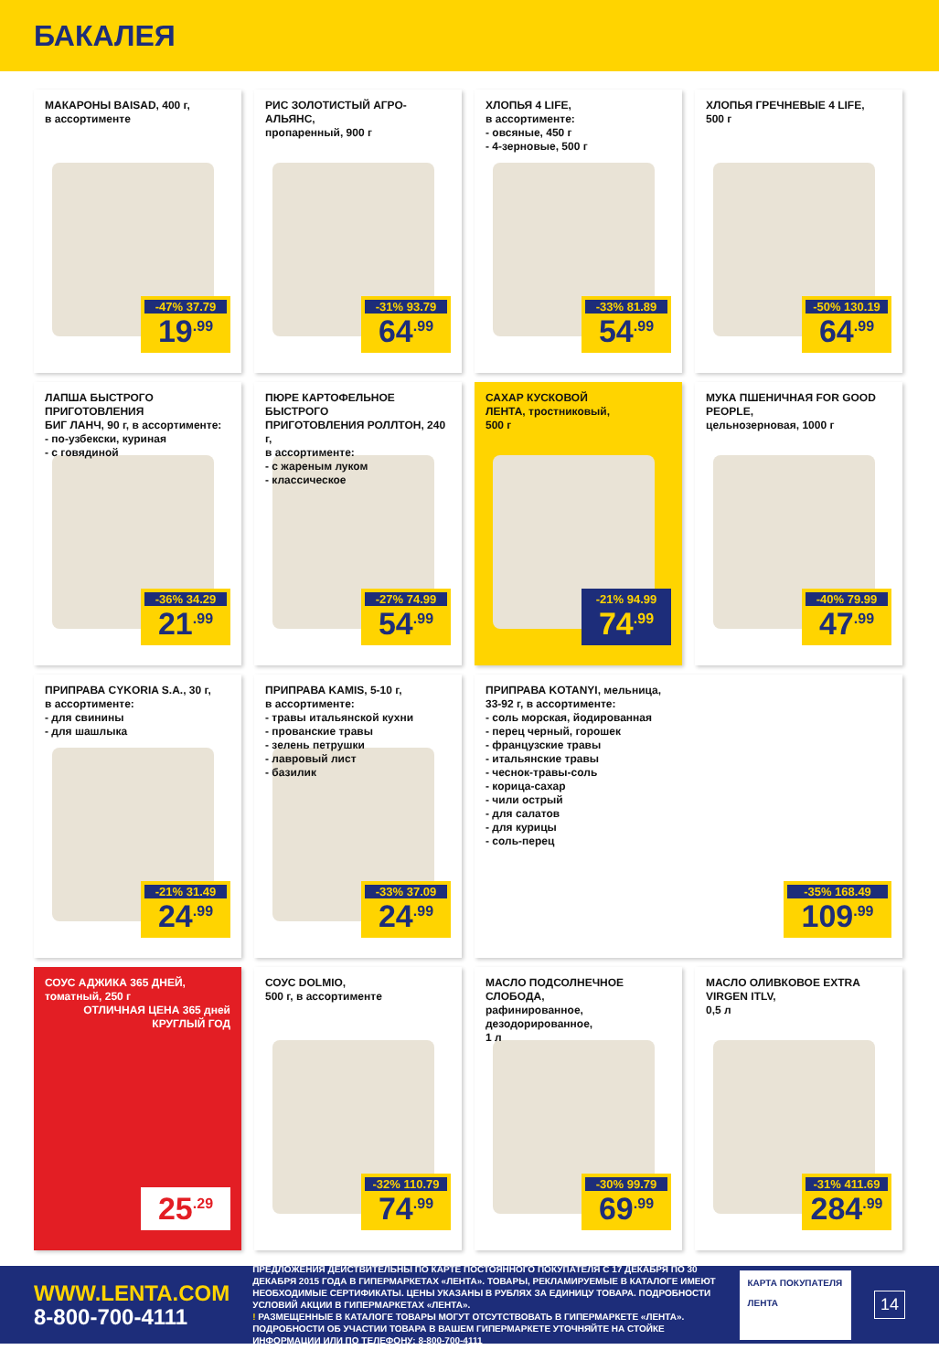БАКАЛЕЯ
МАКАРОНЫ BAISAD, 400 г,
в ассортименте
-47% 37.79
19<sup>.99</sup>
РИС ЗОЛОТИСТЫЙ АГРО-АЛЬЯНС,
пропаренный, 900 г
-31% 93.79
64<sup>.99</sup>
ХЛОПЬЯ 4 LIFE,
в ассортименте:
- овсяные, 450 г
- 4-зерновые, 500 г
-33% 81.89
54<sup>.99</sup>
ХЛОПЬЯ ГРЕЧНЕВЫЕ 4 LIFE,
500 г
-50% 130.19
64<sup>.99</sup>
ЛАПША БЫСТРОГО ПРИГОТОВЛЕНИЯ
БИГ ЛАНЧ, 90 г, в ассортименте:
- по-узбекски, куриная
- с говядиной
-36% 34.29
21<sup>.99</sup>
ПЮРЕ КАРТОФЕЛЬНОЕ БЫСТРОГО
ПРИГОТОВЛЕНИЯ РОЛЛТОН, 240 г,
в ассортименте:
- с жареным луком
- классическое
-27% 74.99
54<sup>.99</sup>
САХАР КУСКОВОЙ
ЛЕНТА, тростниковый,
500 г
-21% 94.99
74<sup>.99</sup>
МУКА ПШЕНИЧНАЯ FOR GOOD PEOPLE,
цельнозерновая, 1000 г
-40% 79.99
47<sup>.99</sup>
ПРИПРАВА CYKORIA S.A., 30 г,
в ассортименте:
- для свинины
- для шашлыка
-21% 31.49
24<sup>.99</sup>
ПРИПРАВА KAMIS, 5-10 г,
в ассортименте:
- травы итальянской кухни
- прованские травы
- зелень петрушки
- лавровый лист
- базилик
-33% 37.09
24<sup>.99</sup>
ПРИПРАВА KOTANYI, мельница,
33-92 г, в ассортименте:
- соль морская, йодированная
- перец черный, горошек
- французские травы
- итальянские травы
- чеснок-травы-соль
- корица-сахар
- чили острый
- для салатов
- для курицы
- соль-перец
-35% 168.49
109<sup>.99</sup>
СОУС АДЖИКА 365 ДНЕЙ,
томатный, 250 г
ОТЛИЧНАЯ ЦЕНА 365 дней КРУГЛЫЙ ГОД
25<sup>.29</sup>
СОУС DOLMIO,
500 г, в ассортименте
-32% 110.79
74<sup>.99</sup>
МАСЛО ПОДСОЛНЕЧНОЕ СЛОБОДА,
рафинированное, дезодорированное,
1 л
-30% 99.79
69<sup>.99</sup>
МАСЛО ОЛИВКОВОЕ EXTRA VIRGEN ITLV,
0,5 л
-31% 411.69
284<sup>.99</sup>
WWW.LENTA.COM
8-800-700-4111
ПРЕДЛОЖЕНИЯ ДЕЙСТВИТЕЛЬНЫ ПО КАРТЕ ПОСТОЯННОГО ПОКУПАТЕЛЯ С 17 ДЕКАБРЯ ПО 30 ДЕКАБРЯ 2015 ГОДА В ГИПЕРМАРКЕТАХ «ЛЕНТА». ТОВАРЫ, РЕКЛАМИРУЕМЫЕ В КАТАЛОГЕ ИМЕЮТ НЕОБХОДИМЫЕ СЕРТИФИКАТЫ. ЦЕНЫ УКАЗАНЫ В РУБЛЯХ ЗА ЕДИНИЦУ ТОВАРА. ПОДРОБНОСТИ УСЛОВИЙ АКЦИИ В ГИПЕРМАРКЕТАХ «ЛЕНТА».
! РАЗМЕЩЕННЫЕ В КАТАЛОГЕ ТОВАРЫ МОГУТ ОТСУТСТВОВАТЬ В ГИПЕРМАРКЕТЕ «ЛЕНТА». ПОДРОБНОСТИ ОБ УЧАСТИИ ТОВАРА В ВАШЕМ ГИПЕРМАРКЕТЕ УТОЧНЯЙТЕ НА СТОЙКЕ ИНФОРМАЦИИ ИЛИ ПО ТЕЛЕФОНУ: 8-800-700-4111
КАРТА ПОКУПАТЕЛЯ
ЛЕНТА
14